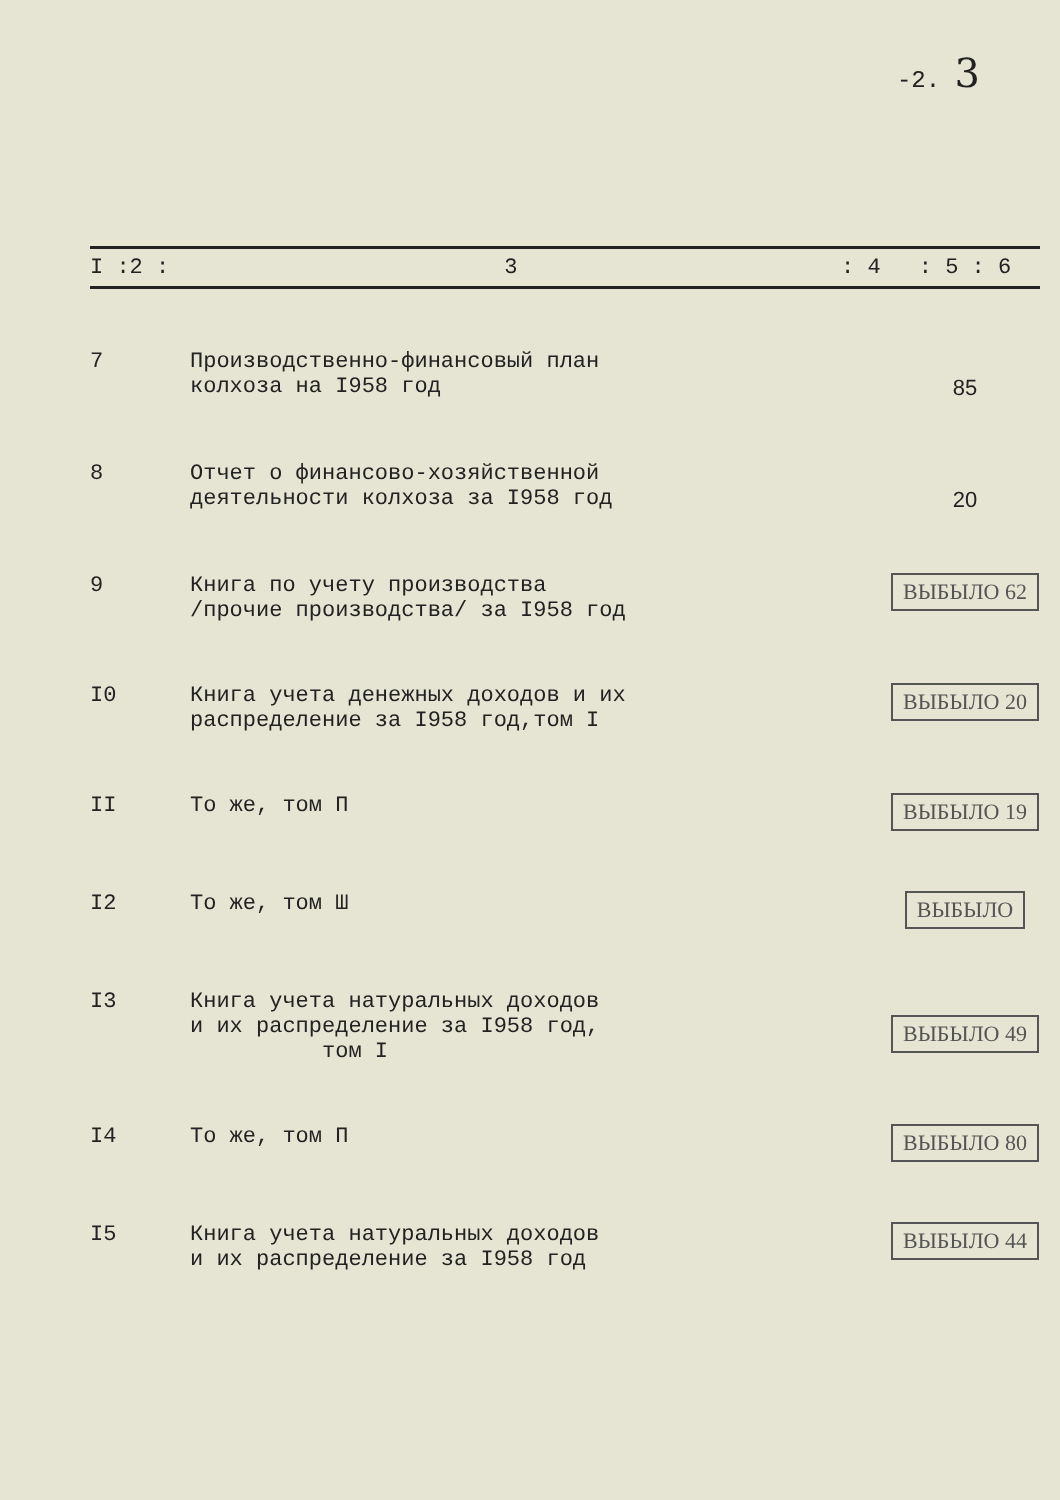-2. 3
| I :2 : | 3 | : 4 | : 5 : 6 |
| --- | --- | --- | --- |
| 7 | Производственно-финансовый план колхоза на I958 год | | 85 |
| 8 | Отчет о финансово-хозяйственной деятельности колхоза за I958 год | | 20 |
| 9 | Книга по учету производства /прочие производства/ за I958 год | | ВЫБЫЛО 62 |
| I0 | Книга учета денежных доходов и их распределение за I958 год,том I | | ВЫБЫЛО 20 |
| II | То же, том П | | ВЫБЫЛО 19 |
| I2 | То же, том Ш | | ВЫБЫЛО |
| I3 | Книга учета натуральных доходов и их распределение за I958 год, том I | | ВЫБЫЛО 49 |
| I4 | То же, том П | | ВЫБЫЛО 80 |
| I5 | Книга учета натуральных доходов и их распределение за I958 год | | ВЫБЫЛО 44 |